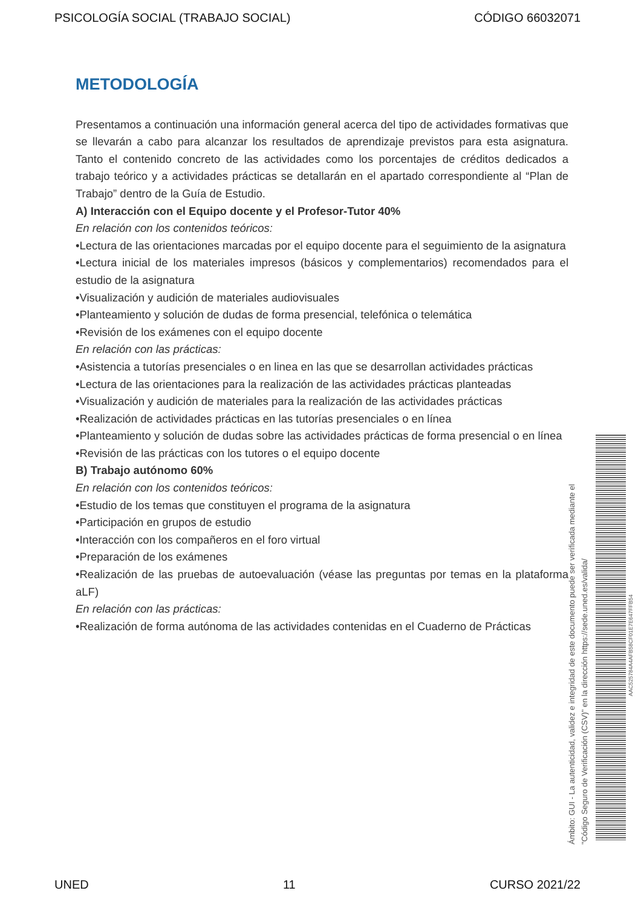PSICOLOGÍA SOCIAL (TRABAJO SOCIAL) CÓDIGO 66032071
METODOLOGÍA
Presentamos a continuación una información general acerca del tipo de actividades formativas que se llevarán a cabo para alcanzar los resultados de aprendizaje previstos para esta asignatura. Tanto el contenido concreto de las actividades como los porcentajes de créditos dedicados a trabajo teórico y a actividades prácticas se detallarán en el apartado correspondiente al “Plan de Trabajo” dentro de la Guía de Estudio.
A) Interacción con el Equipo docente y el Profesor-Tutor 40%
En relación con los contenidos teóricos:
•Lectura de las orientaciones marcadas por el equipo docente para el seguimiento de la asignatura
•Lectura inicial de los materiales impresos (básicos y complementarios) recomendados para el estudio de la asignatura
•Visualización y audición de materiales audiovisuales
•Planteamiento y solución de dudas de forma presencial, telefónica o telemática
•Revisión de los exámenes con el equipo docente
En relación con las prácticas:
•Asistencia a tutorías presenciales o en linea en las que se desarrollan actividades prácticas
•Lectura de las orientaciones para la realización de las actividades prácticas planteadas
•Visualización y audición de materiales para la realización de las actividades prácticas
•Realización de actividades prácticas en las tutorías presenciales o en línea
•Planteamiento y solución de dudas sobre las actividades prácticas de forma presencial o en línea
•Revisión de las prácticas con los tutores o el equipo docente
B) Trabajo autónomo 60%
En relación con los contenidos teóricos:
•Estudio de los temas que constituyen el programa de la asignatura
•Participación en grupos de estudio
•Interacción con los compañeros en el foro virtual
•Preparación de los exámenes
•Realización de las pruebas de autoevaluación (véase las preguntas por temas en la plataforma aLF)
En relación con las prácticas:
•Realización de forma autónoma de las actividades contenidas en el Cuaderno de Prácticas
Ámbito: GUI - La autenticidad, validez e integridad de este documento puede ser verificada mediante el
"Código Seguro de Verificación (CSV)" en la dirección https://sede.uned.es/valida/
AAC525784A4AFB58CF01E7E647FFB54
UNED 11 CURSO 2021/22